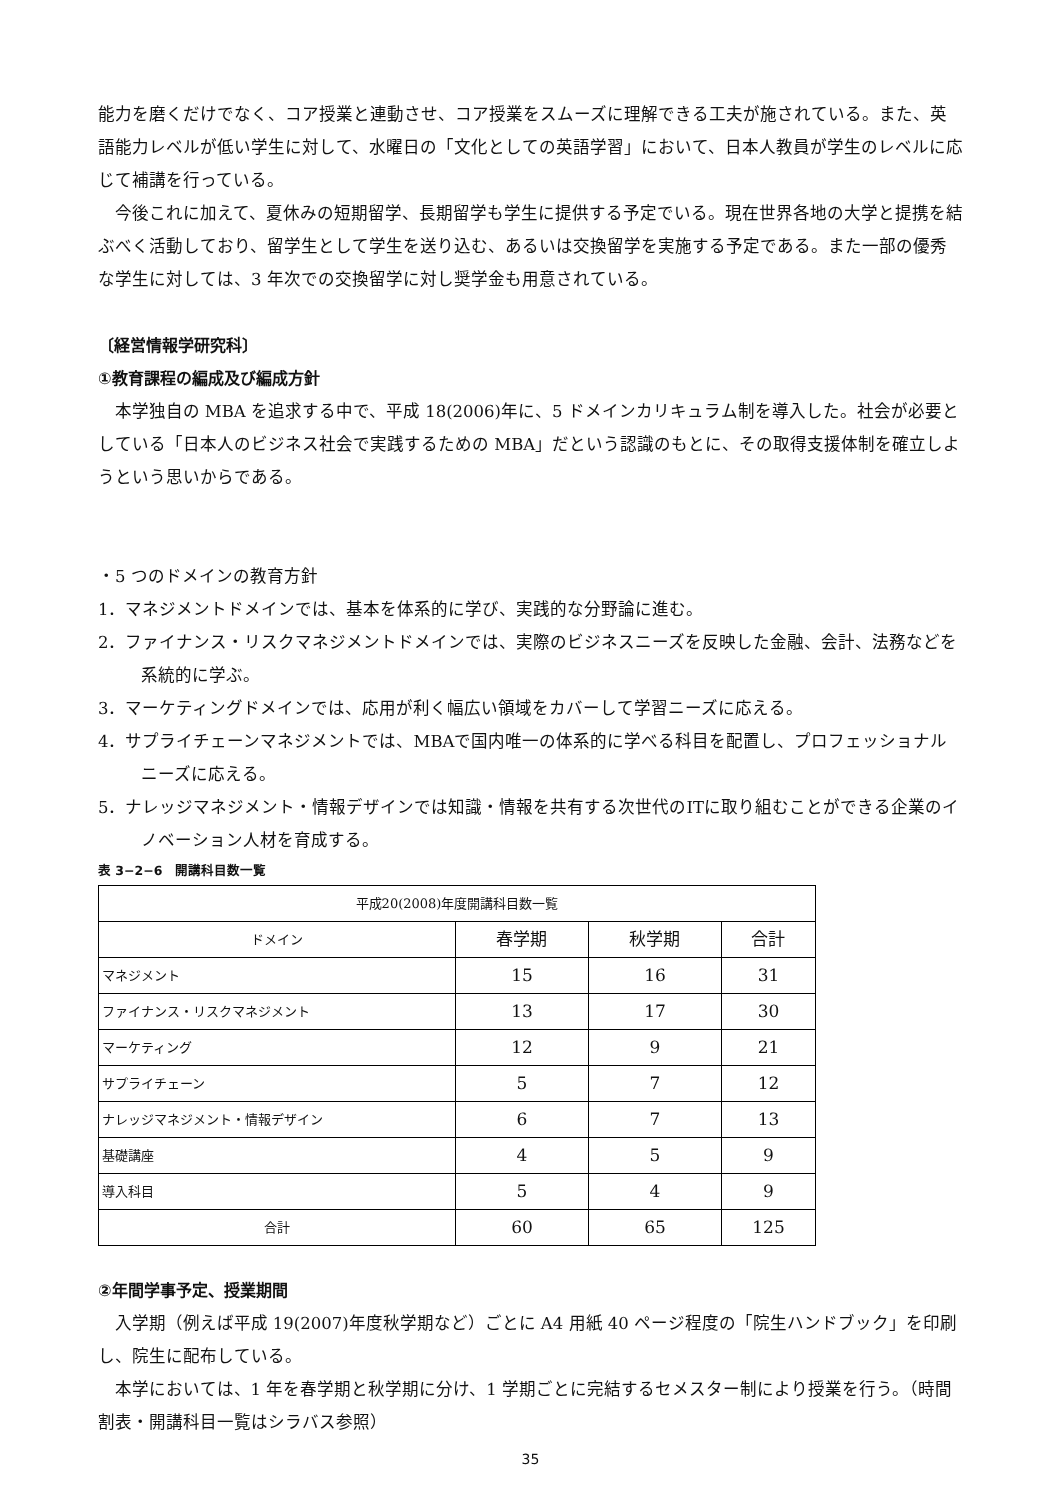能力を磨くだけでなく、コア授業と連動させ、コア授業をスムーズに理解できる工夫が施されている。また、英語能力レベルが低い学生に対して、水曜日の「文化としての英語学習」において、日本人教員が学生のレベルに応じて補講を行っている。
今後これに加えて、夏休みの短期留学、長期留学も学生に提供する予定でいる。現在世界各地の大学と提携を結ぶべく活動しており、留学生として学生を送り込む、あるいは交換留学を実施する予定である。また一部の優秀な学生に対しては、3 年次での交換留学に対し奨学金も用意されている。
〔経営情報学研究科〕
①教育課程の編成及び編成方針
本学独自の MBA を追求する中で、平成 18(2006)年に、5 ドメインカリキュラム制を導入した。社会が必要としている「日本人のビジネス社会で実践するための MBA」だという認識のもとに、その取得支援体制を確立しようという思いからである。
・5 つのドメインの教育方針
1．マネジメントドメインでは、基本を体系的に学び、実践的な分野論に進む。
2．ファイナンス・リスクマネジメントドメインでは、実際のビジネスニーズを反映した金融、会計、法務などを系統的に学ぶ。
3．マーケティングドメインでは、応用が利く幅広い領域をカバーして学習ニーズに応える。
4．サプライチェーンマネジメントでは、MBAで国内唯一の体系的に学べる科目を配置し、プロフェッショナルニーズに応える。
5．ナレッジマネジメント・情報デザインでは知識・情報を共有する次世代のITに取り組むことができる企業のイノベーション人材を育成する。
表 3−2−6　開講科目数一覧
| 平成20(2008)年度開講科目数一覧 | | | |
| --- | --- | --- | --- |
| ドメイン | 春学期 | 秋学期 | 合計 |
| マネジメント | 15 | 16 | 31 |
| ファイナンス・リスクマネジメント | 13 | 17 | 30 |
| マーケティング | 12 | 9 | 21 |
| サプライチェーン | 5 | 7 | 12 |
| ナレッジマネジメント・情報デザイン | 6 | 7 | 13 |
| 基礎講座 | 4 | 5 | 9 |
| 導入科目 | 5 | 4 | 9 |
| 合計 | 60 | 65 | 125 |
②年間学事予定、授業期間
入学期（例えば平成 19(2007)年度秋学期など）ごとに A4 用紙 40 ページ程度の「院生ハンドブック」を印刷し、院生に配布している。
本学においては、1 年を春学期と秋学期に分け、1 学期ごとに完結するセメスター制により授業を行う。（時間割表・開講科目一覧はシラバス参照）
35